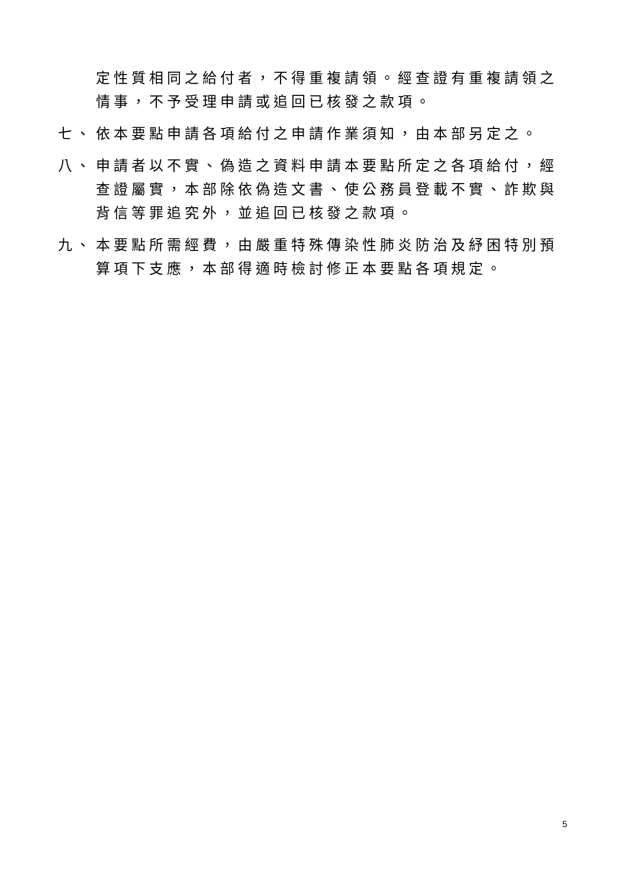定性質相同之給付者，不得重複請領。經查證有重複請領之情事，不予受理申請或追回已核發之款項。
七、 依本要點申請各項給付之申請作業須知，由本部另定之。
八、 申請者以不實、偽造之資料申請本要點所定之各項給付，經查證屬實，本部除依偽造文書、使公務員登載不實、詐欺與背信等罪追究外，並追回已核發之款項。
九、 本要點所需經費，由嚴重特殊傳染性肺炎防治及紓困特別預算項下支應，本部得適時檢討修正本要點各項規定。
5